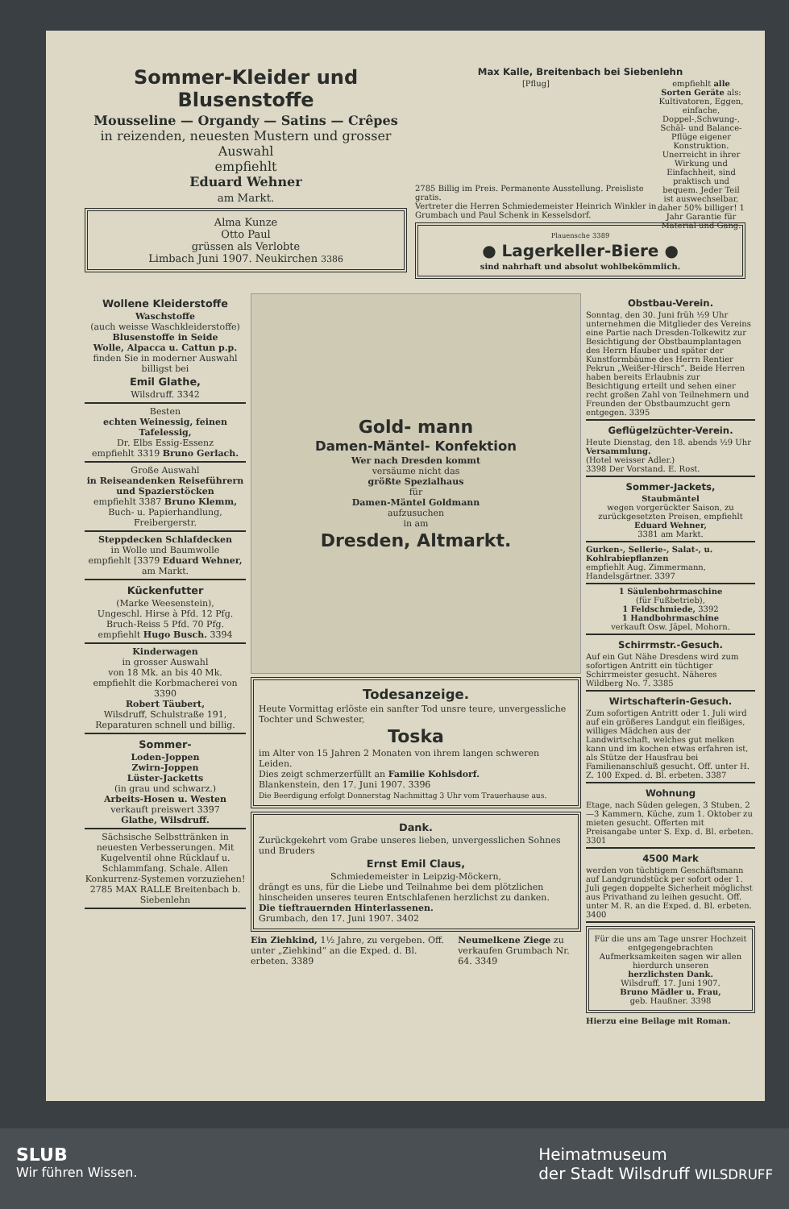Sommer-Kleider und Blusenstoffe
Mousseline — Organdy — Satins — Crêpes
in reizenden, neuesten Mustern und grosser Auswahl
empfiehlt
Eduard Wehner
am Markt.
Alma Kunze
Otto Paul
grüssen als Verlobte
Limbach Juni 1907. Neukirchen 3386
Max Kalle, Breitenbach bei Siebenlehn
empfiehlt alle Sorten Geräte als: Kultivatoren, Eggen, einfache, Doppel-,Schwung-, Schäl- und Balance-Pflüge eigener Konstruktion. Unerreicht in ihrer Wirkung und Einfachheit, sind praktisch und bequem. Jeder Teil ist auswechselbar, daher 50% billiger! 1 Jahr Garantie für Material und Gang.
[Pflug]
2785 Billig im Preis. Permanente Ausstellung. Preisliste gratis.
Vertreter die Herren Schmiedemeister Heinrich Winkler in Grumbach und Paul Schenk in Kesselsdorf.
Plauensche 3389
● Lagerkeller-Biere ●
sind nahrhaft und absolut wohlbekömmlich.
Wollene Kleiderstoffe
Waschstoffe
(auch weisse Waschkleiderstoffe)
Blusenstoffe in Seide
Wolle, Alpacca u. Cattun p.p.
finden Sie in moderner Auswahl billigst bei
Emil Glathe,
Wilsdruff. 3342
Besten
echten Weinessig, feinen Tafelessig,
Dr. Elbs Essig-Essenz
empfiehlt 3319 Bruno Gerlach.
Große Auswahl
in Reiseandenken Reiseführern und Spazierstöcken
empfiehlt 3387 Bruno Klemm,
Buch- u. Papierhandlung, Freibergerstr.
Steppdecken Schlafdecken
in Wolle und Baumwolle
empfiehlt [3379 Eduard Wehner, am Markt.
Kückenfutter
(Marke Weesenstein),
Ungeschl. Hirse à Pfd. 12 Pfg.
Bruch-Reiss 5 Pfd. 70 Pfg.
empfiehlt Hugo Busch. 3394
Kinderwagen
in grosser Auswahl
von 18 Mk. an bis 40 Mk.
empfiehlt die Korbmacherei von 3390
Robert Täubert,
Wilsdruff, Schulstraße 191,
Reparaturen schnell und billig.
Sommer-
Loden-Joppen
Zwirn-Joppen
Lüster-Jacketts
(in grau und schwarz.)
Arbeits-Hosen u. Westen
verkauft preiswert 3397
Glathe, Wilsdruff.
Sächsische Selbsttränken in neuesten Verbesserungen. Mit Kugelventil ohne Rücklauf u. Schlammfang. Schale. Allen Konkurrenz-Systemen vorzuziehen! 2785 MAX RALLE Breitenbach b. Siebenlehn
Gold- mann
Damen-Mäntel- Konfektion
Wer nach Dresden kommt
versäume nicht das
größte Spezialhaus
für
Damen-Mäntel Goldmann
aufzusuchen
in am
Dresden, Altmarkt.
Todesanzeige.
Heute Vormittag erlöste ein sanfter Tod unsre teure, unvergessliche Tochter und Schwester,
Toska
im Alter von 15 Jahren 2 Monaten von ihrem langen schweren Leiden.
Dies zeigt schmerzerfüllt an Familie Kohlsdorf.
Blankenstein, den 17. Juni 1907. 3396
Die Beerdigung erfolgt Donnerstag Nachmittag 3 Uhr vom Trauerhause aus.
Dank.
Zurückgekehrt vom Grabe unseres lieben, unvergesslichen Sohnes und Bruders
Ernst Emil Claus,
Schmiedemeister in Leipzig-Möckern,
drängt es uns, für die Liebe und Teilnahme bei dem plötzlichen hinscheiden unseres teuren Entschlafenen herzlichst zu danken.
Die tieftrauernden Hinterlassenen.
Grumbach, den 17. Juni 1907. 3402
Ein Ziehkind, 1½ Jahre, zu vergeben. Off. unter „Ziehkind“ an die Exped. d. Bl. erbeten. 3389
Neumelkene Ziege zu verkaufen Grumbach Nr. 64. 3349
Obstbau-Verein.
Sonntag, den 30. Juni früh ½9 Uhr unternehmen die Mitglieder des Vereins eine Partie nach Dresden-Tolkewitz zur Besichtigung der Obstbaumplantagen des Herrn Hauber und später der Kunstformbäume des Herrn Rentier Pekrun „Weißer-Hirsch“. Beide Herren haben bereits Erlaubnis zur Besichtigung erteilt und sehen einer recht großen Zahl von Teilnehmern und Freunden der Obstbaumzucht gern entgegen. 3395
Geflügelzüchter-Verein.
Heute Dienstag, den 18. abends ½9 Uhr
Versammlung.
(Hotel weisser Adler.)
3398 Der Vorstand. E. Rost.
Sommer-Jackets,
Staubmäntel
wegen vorgerückter Saison, zu zurückgesetzten Preisen, empfiehlt
Eduard Wehner,
3381 am Markt.
Gurken-, Sellerie-, Salat-, u. Kohlrabiepflanzen
empfiehlt Aug. Zimmermann, Handelsgärtner. 3397
1 Säulenbohrmaschine
(für Fußbetrieb),
1 Feldschmiede, 3392
1 Handbohrmaschine
verkauft Osw. Jäpel, Mohorn.
Schirrmstr.-Gesuch.
Auf ein Gut Nähe Dresdens wird zum sofortigen Antritt ein tüchtiger Schirrmeister gesucht. Näheres Wildberg No. 7. 3385
Wirtschafterin-Gesuch.
Zum sofortigen Antritt oder 1. Juli wird auf ein größeres Landgut ein fleißiges, williges Mädchen aus der Landwirtschaft, welches gut melken kann und im kochen etwas erfahren ist, als Stütze der Hausfrau bei Familienanschluß gesucht. Off. unter H. Z. 100 Exped. d. Bl. erbeten. 3387
Wohnung
Etage, nach Süden gelegen, 3 Stuben, 2—3 Kammern, Küche, zum 1. Oktober zu mieten gesucht. Offerten mit Preisangabe unter S. Exp. d. Bl. erbeten. 3301
4500 Mark
werden von tüchtigem Geschäftsmann auf Landgrundstück per sofort oder 1. Juli gegen doppelte Sicherheit möglichst aus Privathand zu leihen gesucht. Off. unter M. R. an die Exped. d. Bl. erbeten. 3400
Für die uns am Tage unsrer Hochzeit entgegengebrachten Aufmerksamkeiten sagen wir allen hierdurch unseren
herzlichsten Dank.
Wilsdruff, 17. Juni 1907.
Bruno Mädler u. Frau,
geb. Haußner. 3398
Hierzu eine Beilage mit Roman.
SLUB
Wir führen Wissen.
Heimatmuseum
der Stadt Wilsdruff WILSDRUFF